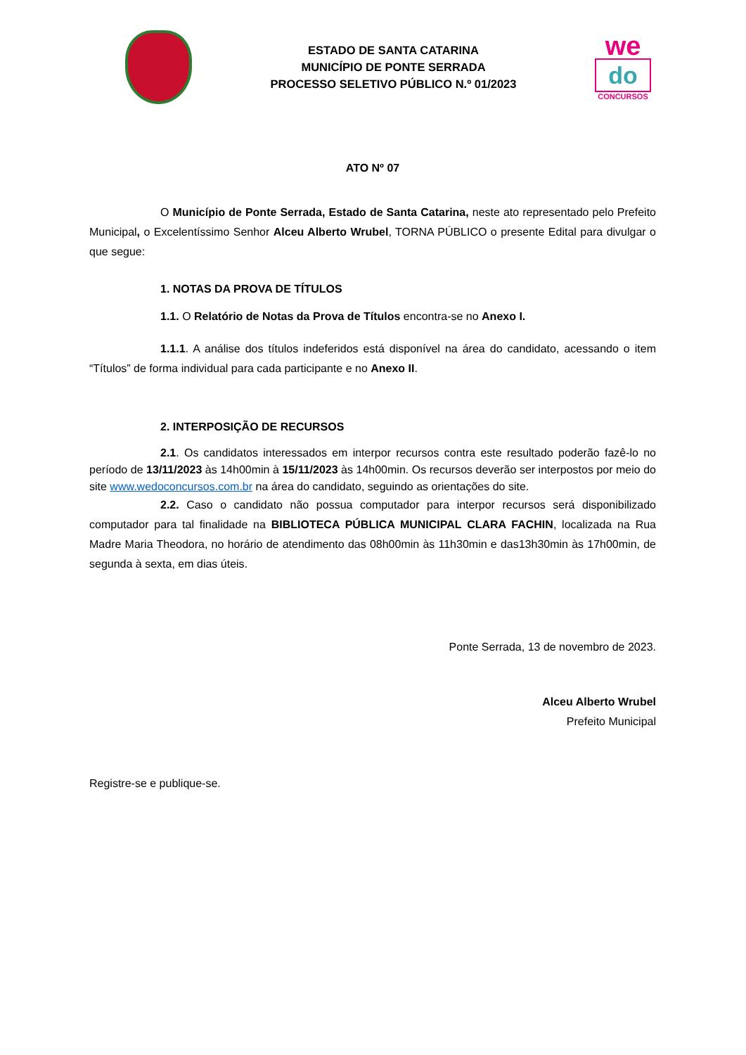ESTADO DE SANTA CATARINA
MUNICÍPIO DE PONTE SERRADA
PROCESSO SELETIVO PÚBLICO N.º 01/2023
we
do
CONCURSOS
ATO Nº 07
O Município de Ponte Serrada, Estado de Santa Catarina, neste ato representado pelo Prefeito Municipal, o Excelentíssimo Senhor Alceu Alberto Wrubel, TORNA PÚBLICO o presente Edital para divulgar o que segue:
1. NOTAS DA PROVA DE TÍTULOS
1.1. O Relatório de Notas da Prova de Títulos encontra-se no Anexo I.
1.1.1. A análise dos títulos indeferidos está disponível na área do candidato, acessando o item “Títulos” de forma individual para cada participante e no Anexo II.
2. INTERPOSIÇÃO DE RECURSOS
2.1. Os candidatos interessados em interpor recursos contra este resultado poderão fazê-lo no período de 13/11/2023 às 14h00min à 15/11/2023 às 14h00min. Os recursos deverão ser interpostos por meio do site www.wedoconcursos.com.br na área do candidato, seguindo as orientações do site.
2.2. Caso o candidato não possua computador para interpor recursos será disponibilizado computador para tal finalidade na BIBLIOTECA PÚBLICA MUNICIPAL CLARA FACHIN, localizada na Rua Madre Maria Theodora, no horário de atendimento das 08h00min às 11h30min e das13h30min às 17h00min, de segunda à sexta, em dias úteis.
Ponte Serrada, 13 de novembro de 2023.
Alceu Alberto Wrubel
Prefeito Municipal
Registre-se e publique-se.